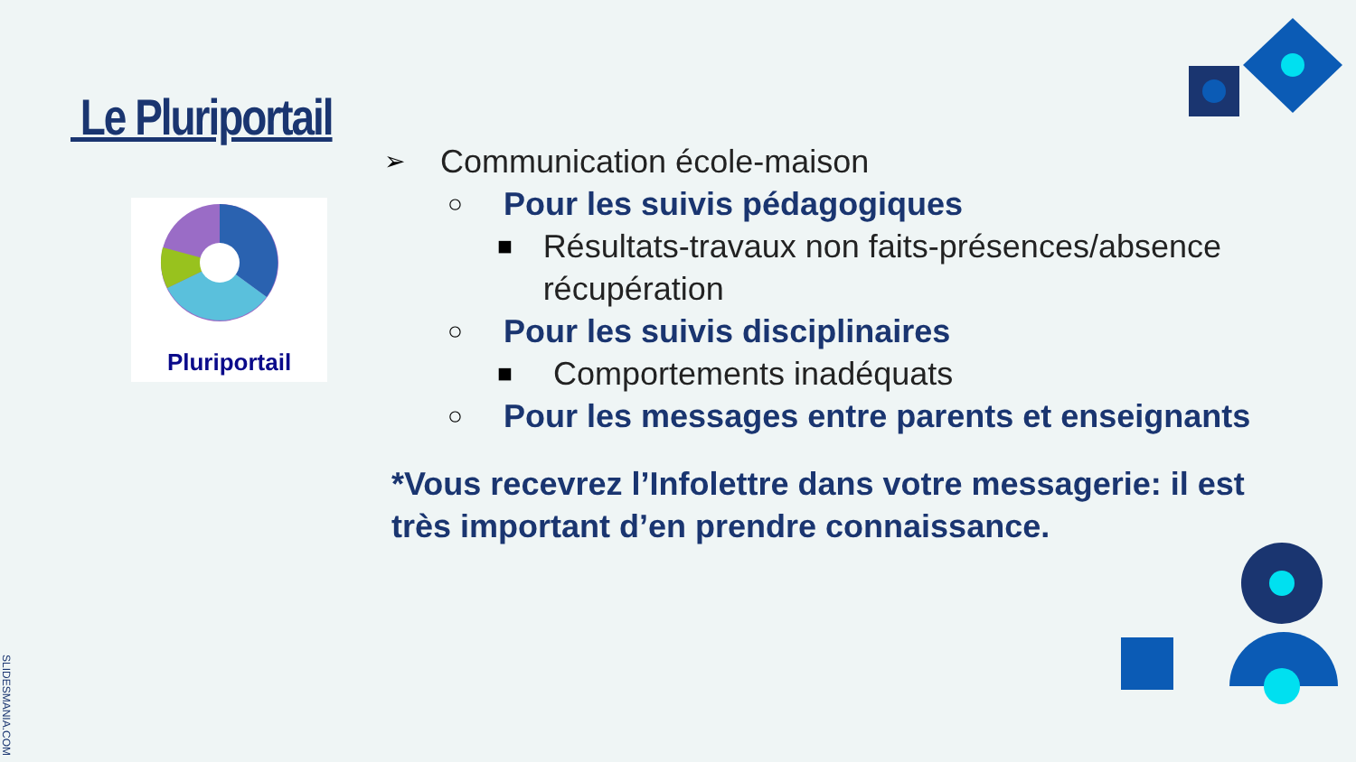Le Pluriportail
Pluriportail
➢ Communication école-maison
○ Pour les suivis pédagogiques
■ Résultats-travaux non faits-présences/absence récupération
○ Pour les suivis disciplinaires
■ Comportements inadéquats
○ Pour les messages entre parents et enseignants
*Vous recevrez l’Infolettre dans votre messagerie: il est très important d’en prendre connaissance.
SLIDESMANIA.COM